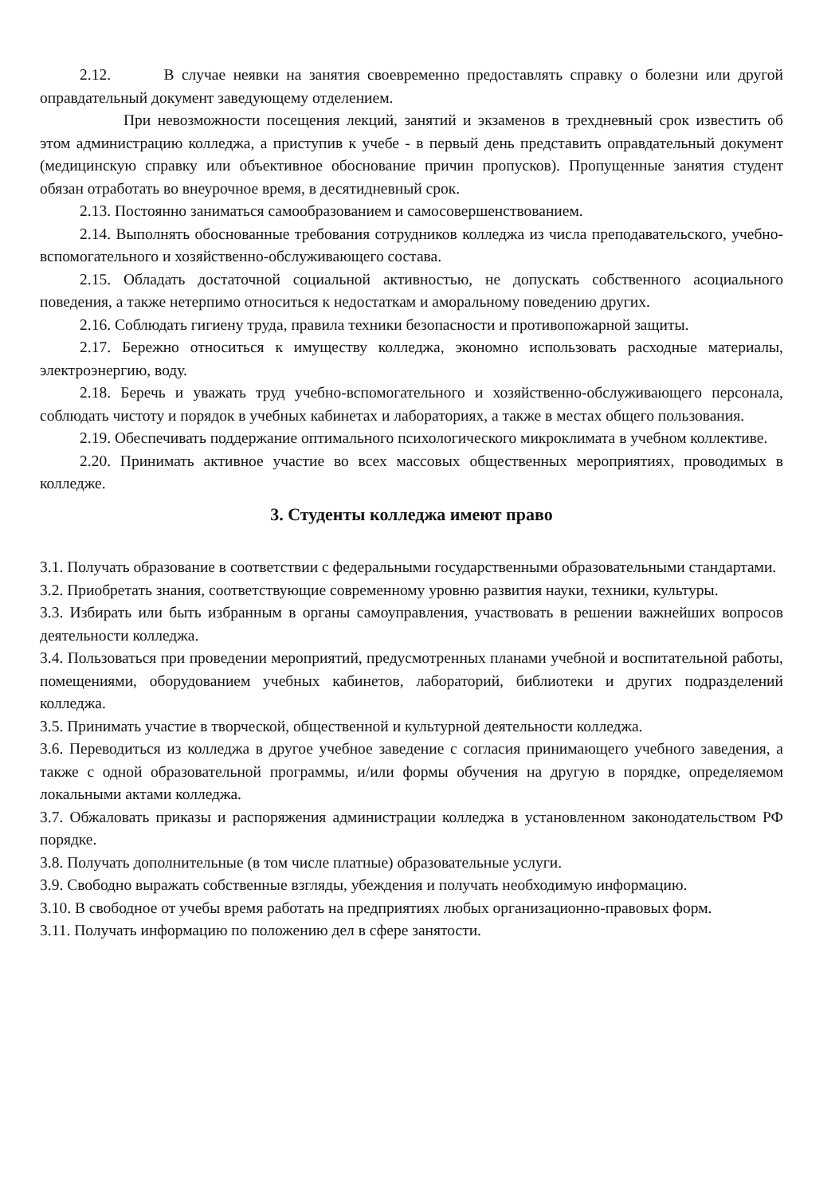2.12. В случае неявки на занятия своевременно предоставлять справку о болезни или другой оправдательный документ заведующему отделением.
При невозможности посещения лекций, занятий и экзаменов в трехдневный срок известить об этом администрацию колледжа, а приступив к учебе - в первый день представить оправдательный документ (медицинскую справку или объективное обоснование причин пропусков). Пропущенные занятия студент обязан отработать во внеурочное время, в десятидневный срок.
2.13. Постоянно заниматься самообразованием и самосовершенствованием.
2.14. Выполнять обоснованные требования сотрудников колледжа из числа преподавательского, учебно-вспомогательного и хозяйственно-обслуживающего состава.
2.15. Обладать достаточной социальной активностью, не допускать собственного асоциального поведения, а также нетерпимо относиться к недостаткам и аморальному поведению других.
2.16. Соблюдать гигиену труда, правила техники безопасности и противопожарной защиты.
2.17. Бережно относиться к имуществу колледжа, экономно использовать расходные материалы, электроэнергию, воду.
2.18. Беречь и уважать труд учебно-вспомогательного и хозяйственно-обслуживающего персонала, соблюдать чистоту и порядок в учебных кабинетах и лабораториях, а также в местах общего пользования.
2.19. Обеспечивать поддержание оптимального психологического микроклимата в учебном коллективе.
2.20. Принимать активное участие во всех массовых общественных мероприятиях, проводимых в колледже.
3. Студенты колледжа имеют право
3.1. Получать образование в соответствии с федеральными государственными образовательными стандартами.
3.2. Приобретать знания, соответствующие современному уровню развития науки, техники, культуры.
3.3. Избирать или быть избранным в органы самоуправления, участвовать в решении важнейших вопросов деятельности колледжа.
3.4. Пользоваться при проведении мероприятий, предусмотренных планами учебной и воспитательной работы, помещениями, оборудованием учебных кабинетов, лабораторий, библиотеки и других подразделений колледжа.
3.5. Принимать участие в творческой, общественной и культурной деятельности колледжа.
3.6. Переводиться из колледжа в другое учебное заведение с согласия принимающего учебного заведения, а также с одной образовательной программы, и/или формы обучения на другую в порядке, определяемом локальными актами колледжа.
3.7. Обжаловать приказы и распоряжения администрации колледжа в установленном законодательством РФ порядке.
3.8. Получать дополнительные (в том числе платные) образовательные услуги.
3.9. Свободно выражать собственные взгляды, убеждения и получать необходимую информацию.
3.10. В свободное от учебы время работать на предприятиях любых организационно-правовых форм.
3.11. Получать информацию по положению дел в сфере занятости.